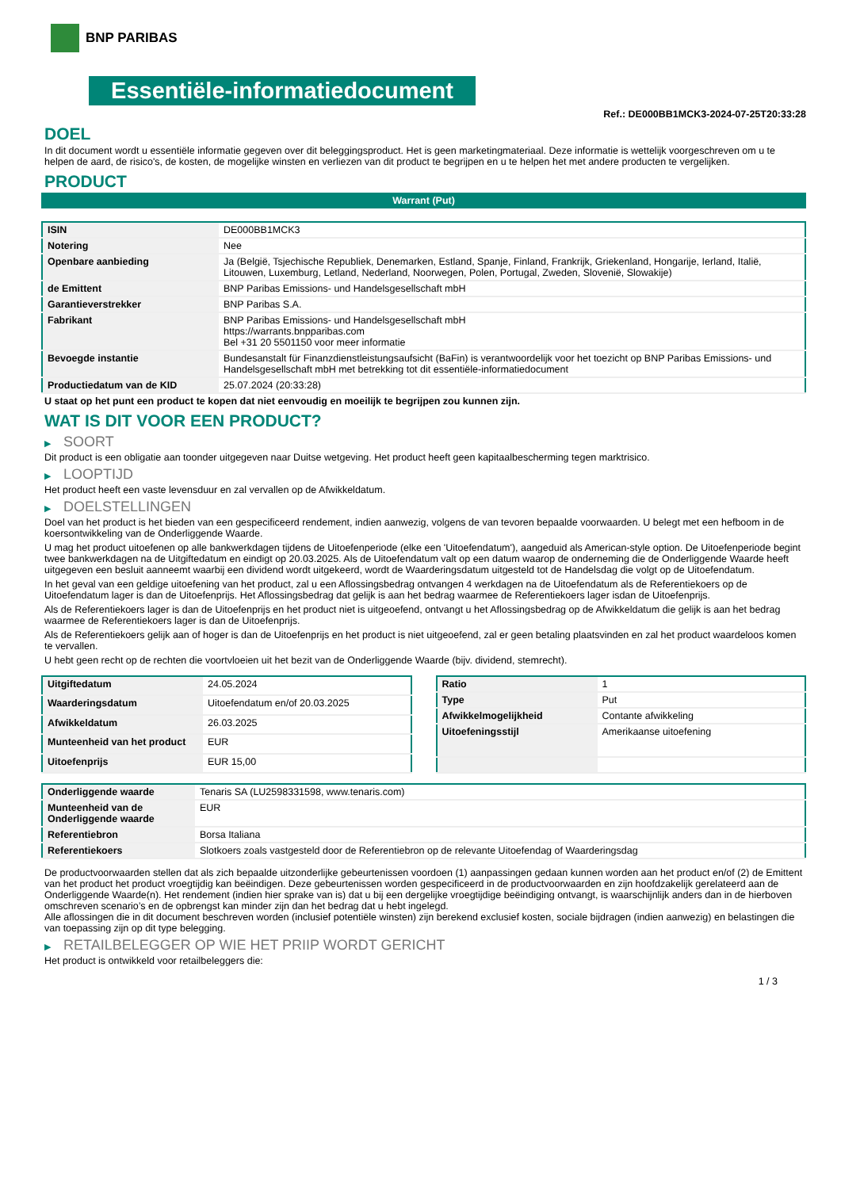BNP PARIBAS
Essentiële-informatiedocument
Ref.: DE000BB1MCK3-2024-07-25T20:33:28
DOEL
In dit document wordt u essentiële informatie gegeven over dit beleggingsproduct. Het is geen marketingmateriaal. Deze informatie is wettelijk voorgeschreven om u te helpen de aard, de risico's, de kosten, de mogelijke winsten en verliezen van dit product te begrijpen en u te helpen het met andere producten te vergelijken.
PRODUCT
Warrant (Put)
| ISIN | DE000BB1MCK3 |
| Notering | Nee |
| Openbare aanbieding | Ja (België, Tsjechische Republiek, Denemarken, Estland, Spanje, Finland, Frankrijk, Griekenland, Hongarije, Ierland, Italië, Litouwen, Luxemburg, Letland, Nederland, Noorwegen, Polen, Portugal, Zweden, Slovenië, Slowakije) |
| de Emittent | BNP Paribas Emissions- und Handelsgesellschaft mbH |
| Garantieverstrekker | BNP Paribas S.A. |
| Fabrikant | BNP Paribas Emissions- und Handelsgesellschaft mbH https://warrants.bnpparibas.com Bel +31 20 5501150 voor meer informatie |
| Bevoegde instantie | Bundesanstalt für Finanzdienstleistungsaufsicht (BaFin) is verantwoordelijk voor het toezicht op BNP Paribas Emissions- und Handelsgesellschaft mbH met betrekking tot dit essentiële-informatiedocument |
| Productiedatum van de KID | 25.07.2024 (20:33:28) |
U staat op het punt een product te kopen dat niet eenvoudig en moeilijk te begrijpen zou kunnen zijn.
WAT IS DIT VOOR EEN PRODUCT?
▶ SOORT
Dit product is een obligatie aan toonder uitgegeven naar Duitse wetgeving. Het product heeft geen kapitaalbescherming tegen marktrisico.
▶ LOOPTIJD
Het product heeft een vaste levensduur en zal vervallen op de Afwikkeldatum.
▶ DOELSTELLINGEN
Doel van het product is het bieden van een gespecificeerd rendement, indien aanwezig, volgens de van tevoren bepaalde voorwaarden. U belegt met een hefboom in de koersontwikkeling van de Onderliggende Waarde.
U mag het product uitoefenen op alle bankwerkdagen tijdens de Uitoefenperiode (elke een 'Uitoefendatum'), aangeduid als American-style option. De Uitoefenperiode begint twee bankwerkdagen na de Uitgiftedatum en eindigt op 20.03.2025. Als de Uitoefendatum valt op een datum waarop de onderneming die de Onderliggende Waarde heeft uitgegeven een besluit aanneemt waarbij een dividend wordt uitgekeerd, wordt de Waarderingsdatum uitgesteld tot de Handelsdag die volgt op de Uitoefendatum.
In het geval van een geldige uitoefening van het product, zal u een Aflossingsbedrag ontvangen 4 werkdagen na de Uitoefendatum als de Referentiekoers op de Uitoefendatum lager is dan de Uitoefenprijs. Het Aflossingsbedrag dat gelijk is aan het bedrag waarmee de Referentiekoers lager isdan de Uitoefenprijs.
Als de Referentiekoers lager is dan de Uitoefenprijs en het product niet is uitgeoefend, ontvangt u het Aflossingsbedrag op de Afwikkeldatum die gelijk is aan het bedrag waarmee de Referentiekoers lager is dan de Uitoefenprijs.
Als de Referentiekoers gelijk aan of hoger is dan de Uitoefenprijs en het product is niet uitgeoefend, zal er geen betaling plaatsvinden en zal het product waardeloos komen te vervallen.
U hebt geen recht op de rechten die voortvloeien uit het bezit van de Onderliggende Waarde (bijv. dividend, stemrecht).
| Uitgiftedatum | 24.05.2024 |
| Waarderingsdatum | Uitoefendatum en/of 20.03.2025 |
| Afwikkeldatum | 26.03.2025 |
| Munteenheid van het product | EUR |
| Uitoefenprijs | EUR 15,00 |
| Ratio | 1 |
| Type | Put |
| Afwikkelmogelijkheid | Contante afwikkeling |
| Uitoefeningsstijl | Amerikaanse uitoefening |
| Onderliggende waarde | Tenaris SA (LU2598331598, www.tenaris.com) |
| Munteenheid van de Onderliggende waarde | EUR |
| Referentiebron | Borsa Italiana |
| Referentiekoers | Slotkoers zoals vastgesteld door de Referentiebron op de relevante Uitoefendag of Waarderingsdag |
De productvoorwaarden stellen dat als zich bepaalde uitzonderlijke gebeurtenissen voordoen (1) aanpassingen gedaan kunnen worden aan het product en/of (2) de Emittent van het product het product vroegtijdig kan beëindigen. Deze gebeurtenissen worden gespecificeerd in de productvoorwaarden en zijn hoofdzakelijk gerelateerd aan de Onderliggende Waarde(n). Het rendement (indien hier sprake van is) dat u bij een dergelijke vroegtijdige beëindiging ontvangt, is waarschijnlijk anders dan in de hierboven omschreven scenario’s en de opbrengst kan minder zijn dan het bedrag dat u hebt ingelegd.
Alle aflossingen die in dit document beschreven worden (inclusief potentiële winsten) zijn berekend exclusief kosten, sociale bijdragen (indien aanwezig) en belastingen die van toepassing zijn op dit type belegging.
▶ RETAILBELEGGER OP WIE HET PRIIP WORDT GERICHT
Het product is ontwikkeld voor retailbeleggers die:
1 / 3